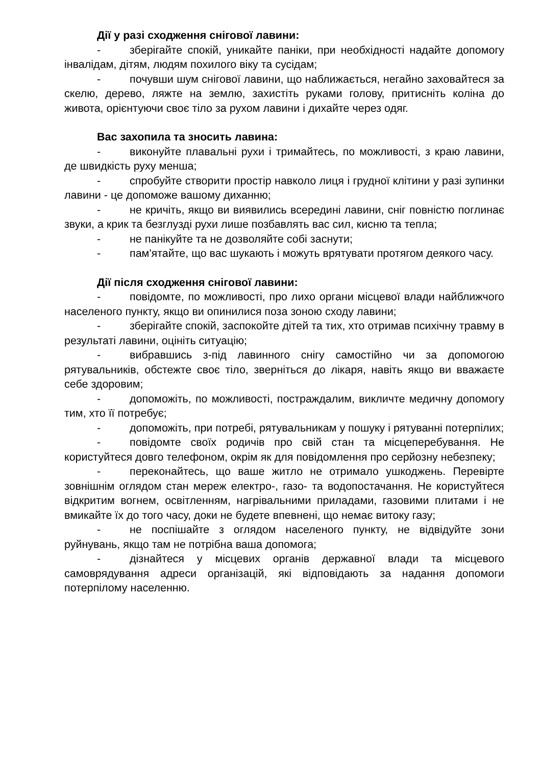Дії у разі сходження снігової лавини:
- зберігайте спокій, уникайте паніки, при необхідності надайте допомогу інвалідам, дітям, людям похилого віку та сусідам;
- почувши шум снігової лавини, що наближається, негайно заховайтеся за скелю, дерево, ляжте на землю, захистіть руками голову, притисніть коліна до живота, орієнтуючи своє тіло за рухом лавини і дихайте через одяг.
Вас захопила та зносить лавина:
- виконуйте плавальні рухи і тримайтесь, по можливості, з краю лавини, де швидкість руху менша;
- спробуйте створити простір навколо лиця і грудної клітини у разі зупинки лавини - це допоможе вашому диханню;
- не кричіть, якщо ви виявились всередині лавини, сніг повністю поглинає звуки, а крик та безглузді рухи лише позбавлять вас сил, кисню та тепла;
- не панікуйте та не дозволяйте собі заснути;
- пам'ятайте, що вас шукають і можуть врятувати протягом деякого часу.
Дії після сходження снігової лавини:
- повідомте, по можливості, про лихо органи місцевої влади найближчого населеного пункту, якщо ви опинилися поза зоною сходу лавини;
- зберігайте спокій, заспокойте дітей та тих, хто отримав психічну травму в результаті лавини, оцініть ситуацію;
- вибравшись з-під лавинного снігу самостійно чи за допомогою рятувальників, обстежте своє тіло, зверніться до лікаря, навіть якщо ви вважаєте себе здоровим;
- допоможіть, по можливості, постраждалим, викличте медичну допомогу тим, хто її потребує;
- допоможіть, при потребі, рятувальникам у пошуку і рятуванні потерпілих;
- повідомте своїх родичів про свій стан та місцеперебування. Не користуйтеся довго телефоном, окрім як для повідомлення про серйозну небезпеку;
- переконайтесь, що ваше житло не отримало ушкоджень. Перевірте зовнішнім оглядом стан мереж електро-, газо- та водопостачання. Не користуйтеся відкритим вогнем, освітленням, нагрівальними приладами, газовими плитами і не вмикайте їх до того часу, доки не будете впевнені, що немає витоку газу;
- не поспішайте з оглядом населеного пункту, не відвідуйте зони руйнувань, якщо там не потрібна ваша допомога;
- дізнайтеся у місцевих органів державної влади та місцевого самоврядування адреси організацій, які відповідають за надання допомоги потерпілому населенню.